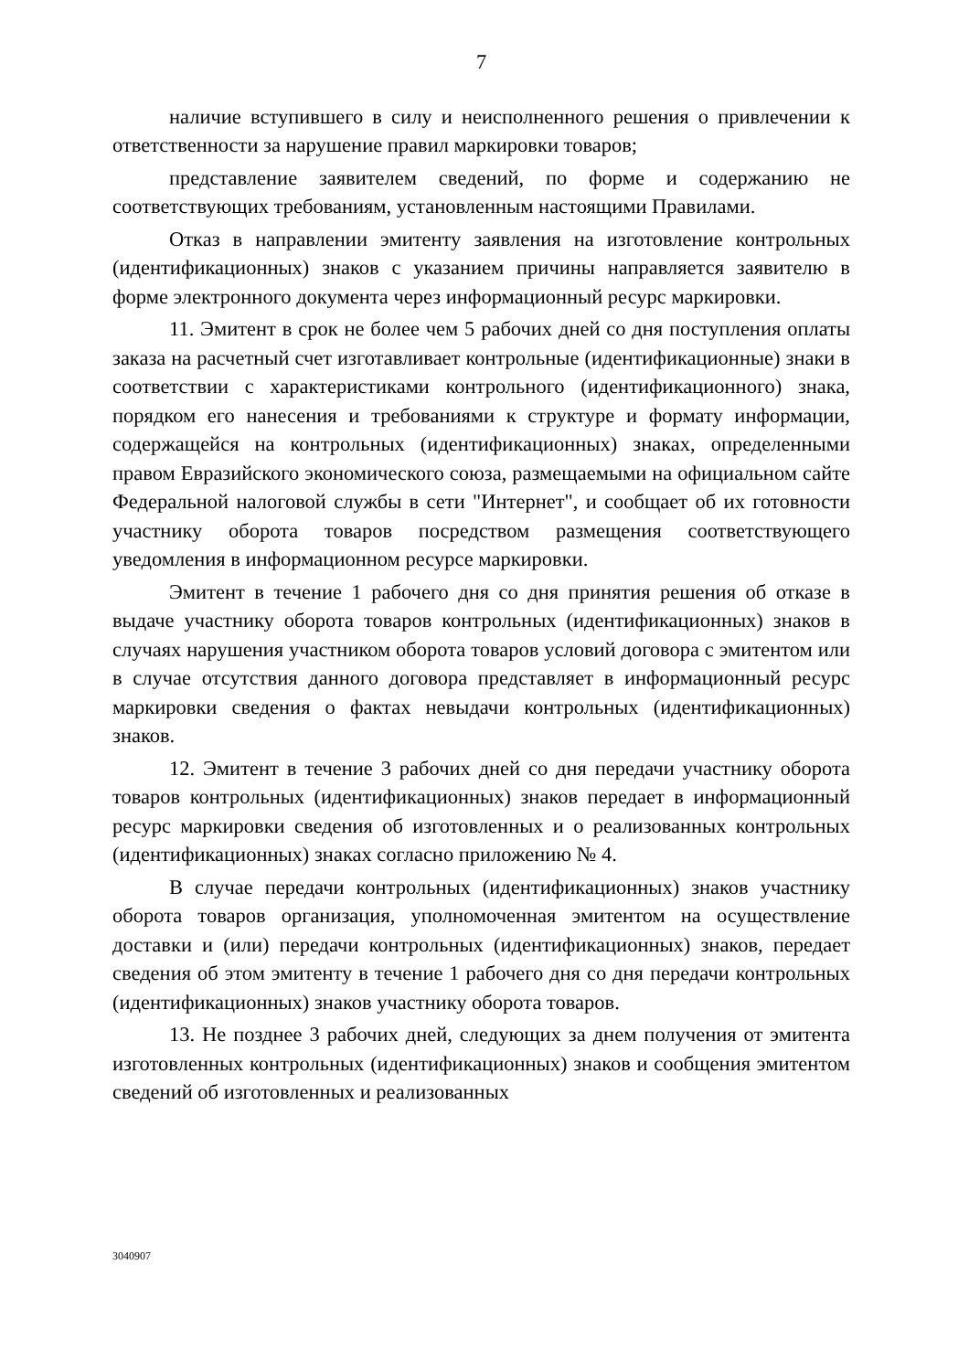7
наличие вступившего в силу и неисполненного решения о привлечении к ответственности за нарушение правил маркировки товаров;
представление заявителем сведений, по форме и содержанию не соответствующих требованиям, установленным настоящими Правилами.
Отказ в направлении эмитенту заявления на изготовление контрольных (идентификационных) знаков с указанием причины направляется заявителю в форме электронного документа через информационный ресурс маркировки.
11. Эмитент в срок не более чем 5 рабочих дней со дня поступления оплаты заказа на расчетный счет изготавливает контрольные (идентификационные) знаки в соответствии с характеристиками контрольного (идентификационного) знака, порядком его нанесения и требованиями к структуре и формату информации, содержащейся на контрольных (идентификационных) знаках, определенными правом Евразийского экономического союза, размещаемыми на официальном сайте Федеральной налоговой службы в сети "Интернет", и сообщает об их готовности участнику оборота товаров посредством размещения соответствующего уведомления в информационном ресурсе маркировки.
Эмитент в течение 1 рабочего дня со дня принятия решения об отказе в выдаче участнику оборота товаров контрольных (идентификационных) знаков в случаях нарушения участником оборота товаров условий договора с эмитентом или в случае отсутствия данного договора представляет в информационный ресурс маркировки сведения о фактах невыдачи контрольных (идентификационных) знаков.
12. Эмитент в течение 3 рабочих дней со дня передачи участнику оборота товаров контрольных (идентификационных) знаков передает в информационный ресурс маркировки сведения об изготовленных и о реализованных контрольных (идентификационных) знаках согласно приложению № 4.
В случае передачи контрольных (идентификационных) знаков участнику оборота товаров организация, уполномоченная эмитентом на осуществление доставки и (или) передачи контрольных (идентификационных) знаков, передает сведения об этом эмитенту в течение 1 рабочего дня со дня передачи контрольных (идентификационных) знаков участнику оборота товаров.
13. Не позднее 3 рабочих дней, следующих за днем получения от эмитента изготовленных контрольных (идентификационных) знаков и сообщения эмитентом сведений об изготовленных и реализованных
3040907